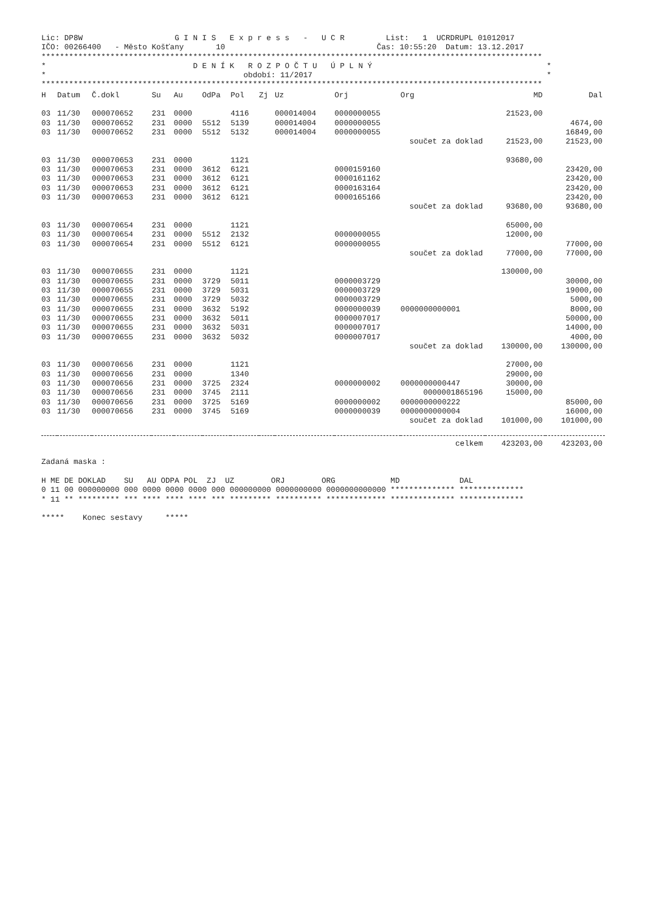Lic: DP8W                    G I N I S   E x p r e s s   -   U C R         List:   1  UCRDRUPL 01012017
IČO: 00266400   - Město Košťany       10                                 Čas: 10:55:20  Datum: 13.12.2017
*************************************************************************************************************
*                                D E N Í K   R O Z P O Č T U   Ú P L N Ý                                      *
*                                           období: 11/2017                                                   *
*************************************************************************************************************
| H | Datum | Č.dokl | Su | Au | OdPa | Pol | Zj | Uz | Orj | Org | MD | Dal |
| --- | --- | --- | --- | --- | --- | --- | --- | --- | --- | --- | --- | --- |
| 03 | 11/30 | 000070652 | 231 | 0000 | | 4116 | | 000014004 | 0000000055 | | 21523,00 | |
| 03 | 11/30 | 000070652 | 231 | 0000 | 5512 | 5139 | | 000014004 | 0000000055 | | | 4674,00 |
| 03 | 11/30 | 000070652 | 231 | 0000 | 5512 | 5132 | | 000014004 | 0000000055 | | | 16849,00 |
| součet za doklad | | | | | | | | | | | 21523,00 | 21523,00 |
| 03 | 11/30 | 000070653 | 231 | 0000 | | 1121 | | | | | 93680,00 | |
| 03 | 11/30 | 000070653 | 231 | 0000 | 3612 | 6121 | | | 0000159160 | | | 23420,00 |
| 03 | 11/30 | 000070653 | 231 | 0000 | 3612 | 6121 | | | 0000161162 | | | 23420,00 |
| 03 | 11/30 | 000070653 | 231 | 0000 | 3612 | 6121 | | | 0000163164 | | | 23420,00 |
| 03 | 11/30 | 000070653 | 231 | 0000 | 3612 | 6121 | | | 0000165166 | | | 23420,00 |
| součet za doklad | | | | | | | | | | | 93680,00 | 93680,00 |
| 03 | 11/30 | 000070654 | 231 | 0000 | | 1121 | | | | | 65000,00 | |
| 03 | 11/30 | 000070654 | 231 | 0000 | 5512 | 2132 | | | 0000000055 | | 12000,00 | |
| 03 | 11/30 | 000070654 | 231 | 0000 | 5512 | 6121 | | | 0000000055 | | | 77000,00 |
| součet za doklad | | | | | | | | | | | 77000,00 | 77000,00 |
| 03 | 11/30 | 000070655 | 231 | 0000 | | 1121 | | | | | 130000,00 | |
| 03 | 11/30 | 000070655 | 231 | 0000 | 3729 | 5011 | | | 0000003729 | | | 30000,00 |
| 03 | 11/30 | 000070655 | 231 | 0000 | 3729 | 5031 | | | 0000003729 | | | 19000,00 |
| 03 | 11/30 | 000070655 | 231 | 0000 | 3729 | 5032 | | | 0000003729 | | | 5000,00 |
| 03 | 11/30 | 000070655 | 231 | 0000 | 3632 | 5192 | | | 0000000039 | 0000000000001 | | 8000,00 |
| 03 | 11/30 | 000070655 | 231 | 0000 | 3632 | 5011 | | | 0000007017 | | | 50000,00 |
| 03 | 11/30 | 000070655 | 231 | 0000 | 3632 | 5031 | | | 0000007017 | | | 14000,00 |
| 03 | 11/30 | 000070655 | 231 | 0000 | 3632 | 5032 | | | 0000007017 | | | 4000,00 |
| součet za doklad | | | | | | | | | | | 130000,00 | 130000,00 |
| 03 | 11/30 | 000070656 | 231 | 0000 | | 1121 | | | | | 27000,00 | |
| 03 | 11/30 | 000070656 | 231 | 0000 | | 1340 | | | | | 29000,00 | |
| 03 | 11/30 | 000070656 | 231 | 0000 | 3725 | 2324 | | | 0000000002 | 0000000000447 | 30000,00 | |
| 03 | 11/30 | 000070656 | 231 | 0000 | 3745 | 2111 | | | | 0000001865196 | 15000,00 | |
| 03 | 11/30 | 000070656 | 231 | 0000 | 3725 | 5169 | | | 0000000002 | 0000000000222 | | 85000,00 |
| 03 | 11/30 | 000070656 | 231 | 0000 | 3745 | 5169 | | | 0000000039 | 0000000000004 | | 16000,00 |
| součet za doklad | | | | | | | | | | | 101000,00 | 101000,00 |
| celkem | | | | | | | | | | | 423203,00 | 423203,00 |
Zadaná maska :

H ME DE DOKLAD    SU   AU ODPA POL  ZJ  UZ        ORJ        ORG            MD             DAL
0 11 00 000000000 000 0000 0000 0000 000 000000000 0000000000 0000000000000 ************** **************
* 11 ** ********* *** **** **** **** *** ********* ********** ************* ************** **************

*****    Konec sestavy     *****